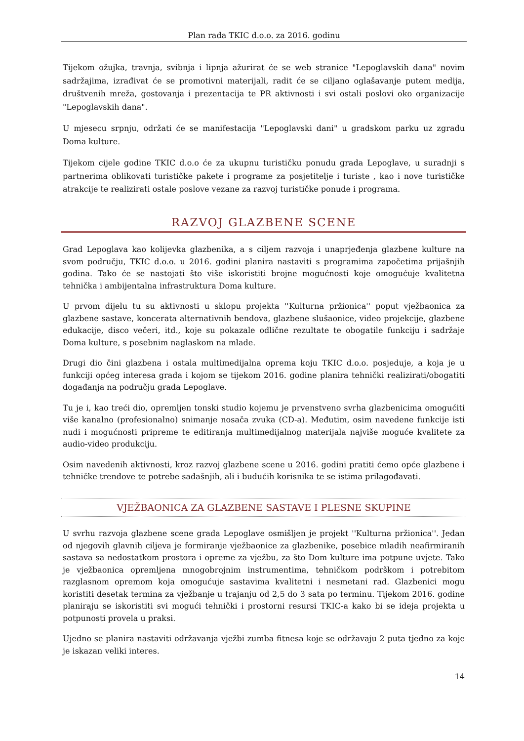Plan rada TKIC d.o.o. za 2016. godinu
Tijekom ožujka, travnja, svibnja i lipnja ažurirat će se web stranice "Lepoglavskih dana" novim sadržajima, izrađivat će se promotivni materijali, radit će se ciljano oglašavanje putem medija, društvenih mreža, gostovanja i prezentacija te PR aktivnosti i svi ostali poslovi oko organizacije "Lepoglavskih dana".
U mjesecu srpnju, održati će se manifestacija "Lepoglavski dani" u gradskom parku uz zgradu Doma kulture.
Tijekom cijele godine TKIC d.o.o će za ukupnu turističku ponudu grada Lepoglave, u suradnji s partnerima oblikovati turističke pakete i programe za posjetitelje i turiste , kao i nove turističke atrakcije te realizirati ostale poslove vezane za razvoj turističke ponude i programa.
RAZVOJ GLAZBENE SCENE
Grad Lepoglava kao kolijevka glazbenika, a s ciljem razvoja i unaprjeđenja glazbene kulture na svom području, TKIC d.o.o. u 2016. godini planira nastaviti s programima započetima prijašnjih godina. Tako će se nastojati što više iskoristiti brojne mogućnosti koje omogućuje kvalitetna tehnička i ambijentalna infrastruktura Doma kulture.
U prvom dijelu tu su aktivnosti u sklopu projekta ''Kulturna pržionica'' poput vježbaonica za glazbene sastave, koncerata alternativnih bendova, glazbene slušaonice, video projekcije, glazbene edukacije, disco večeri, itd., koje su pokazale odlične rezultate te obogatile funkciju i sadržaje Doma kulture, s posebnim naglaskom na mlade.
Drugi dio čini glazbena i ostala multimedijalna oprema koju TKIC d.o.o. posjeduje, a koja je u funkciji općeg interesa grada i kojom se tijekom 2016. godine planira tehnički realizirati/obogatiti događanja na području grada Lepoglave.
Tu je i, kao treći dio, opremljen tonski studio kojemu je prvenstveno svrha glazbenicima omogućiti više kanalno (profesionalno) snimanje nosača zvuka (CD-a). Međutim, osim navedene funkcije isti nudi i mogućnosti pripreme te editiranja multimedijalnog materijala najviše moguće kvalitete za audio-video produkciju.
Osim navedenih aktivnosti, kroz razvoj glazbene scene u 2016. godini pratiti ćemo opće glazbene i tehničke trendove te potrebe sadašnjih, ali i budućih korisnika te se istima prilagođavati.
VJEŽBAONICA ZA GLAZBENE SASTAVE I PLESNE SKUPINE
U svrhu razvoja glazbene scene grada Lepoglave osmišljen je projekt ''Kulturna pržionica''. Jedan od njegovih glavnih ciljeva je formiranje vježbaonice za glazbenike, posebice mladih neafirmiranih sastava sa nedostatkom prostora i opreme za vježbu, za što Dom kulture ima potpune uvjete. Tako je vježbaonica opremljena mnogobrojnim instrumentima, tehničkom podrškom i potrebitom razglasnom opremom koja omogućuje sastavima kvalitetni i nesmetani rad. Glazbenici mogu koristiti desetak termina za vježbanje u trajanju od 2,5 do 3 sata po terminu. Tijekom 2016. godine planiraju se iskoristiti svi mogući tehnički i prostorni resursi TKIC-a kako bi se ideja projekta u potpunosti provela u praksi.
Ujedno se planira nastaviti održavanja vježbi zumba fitnesa koje se održavaju 2 puta tjedno za koje je iskazan veliki interes.
14